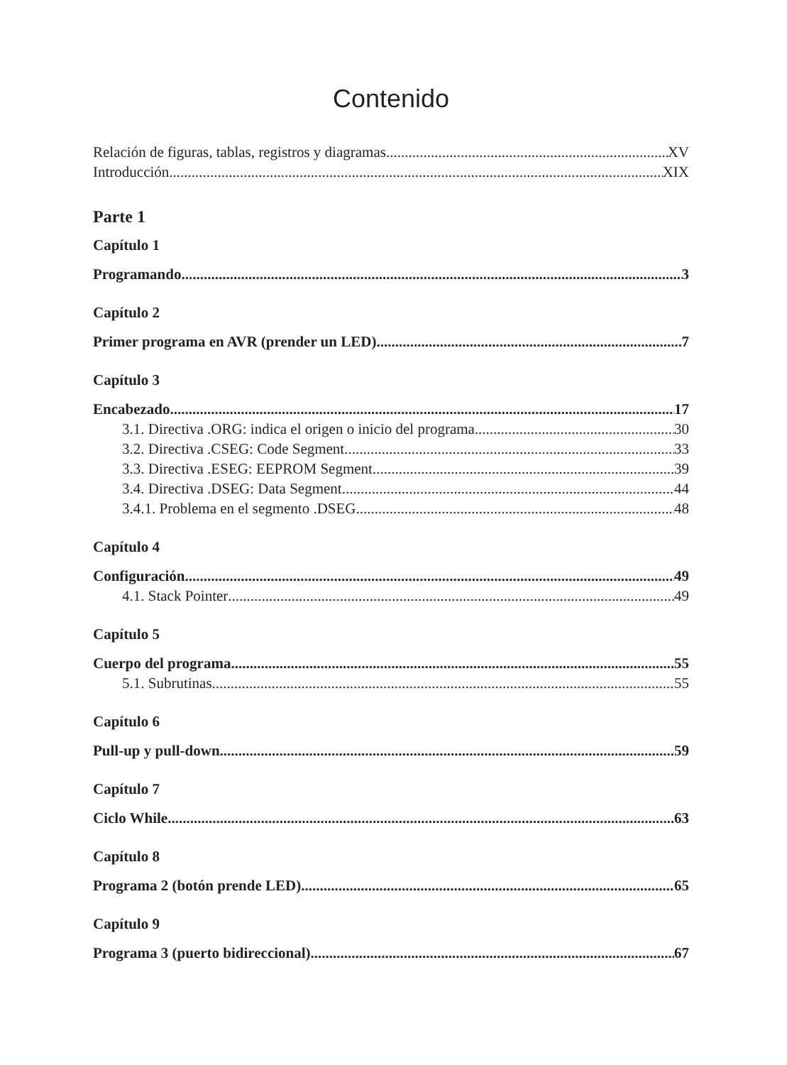Contenido
Relación de figuras, tablas, registros y diagramas XV
Introducción XIX
Parte 1
Capítulo 1
Programando 3
Capítulo 2
Primer programa en AVR (prender un LED) 7
Capítulo 3
Encabezado 17
3.1. Directiva .ORG: indica el origen o inicio del programa 30
3.2. Directiva .CSEG: Code Segment 33
3.3. Directiva .ESEG: EEPROM Segment 39
3.4. Directiva .DSEG: Data Segment 44
3.4.1. Problema en el segmento .DSEG 48
Capítulo 4
Configuración 49
4.1. Stack Pointer 49
Capítulo 5
Cuerpo del programa 55
5.1. Subrutinas 55
Capítulo 6
Pull-up y pull-down 59
Capítulo 7
Ciclo While 63
Capítulo 8
Programa 2 (botón prende LED) 65
Capítulo 9
Programa 3 (puerto bidireccional) 67